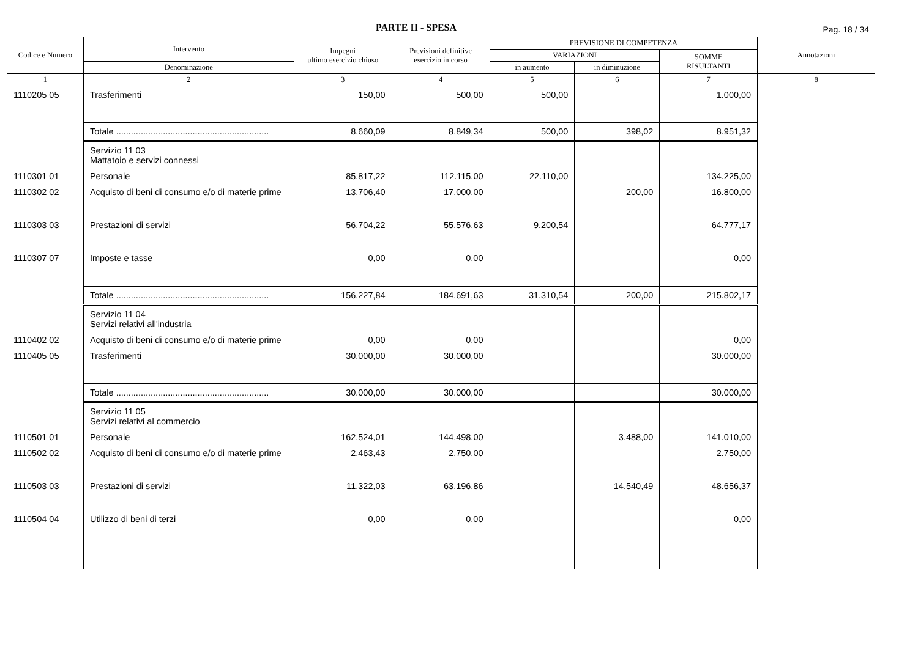PARTE II - SPESA
Pag. 18 / 34
| Codice e Numero | Intervento | Impegni ultimo esercizio chiuso | Previsioni definitive esercizio in corso | PREVISIONE DI COMPETENZA | | | Annotazioni |
| --- | --- | --- | --- | --- | --- | --- | --- |
| | | | | VARIAZIONI | | SOMME RISULTANTI | |
| | Denominazione | | | in aumento | in diminuzione | | |
| 1 | 2 | 3 | 4 | 5 | 6 | 7 | 8 |
| 1110205 05 | Trasferimenti | 150,00 | 500,00 | 500,00 | | 1.000,00 | |
| | Totale .............................................................. | 8.660,09 | 8.849,34 | 500,00 | 398,02 | 8.951,32 | |
| | Servizio 11 03 Mattatoio e servizi connessi | | | | | | |
| 1110301 01 | Personale | 85.817,22 | 112.115,00 | 22.110,00 | | 134.225,00 | |
| 1110302 02 | Acquisto di beni di consumo e/o di materie prime | 13.706,40 | 17.000,00 | | 200,00 | 16.800,00 | |
| 1110303 03 | Prestazioni di servizi | 56.704,22 | 55.576,63 | 9.200,54 | | 64.777,17 | |
| 1110307 07 | Imposte e tasse | 0,00 | 0,00 | | | 0,00 | |
| | Totale .............................................................. | 156.227,84 | 184.691,63 | 31.310,54 | 200,00 | 215.802,17 | |
| | Servizio 11 04 Servizi relativi all'industria | | | | | | |
| 1110402 02 | Acquisto di beni di consumo e/o di materie prime | 0,00 | 0,00 | | | 0,00 | |
| 1110405 05 | Trasferimenti | 30.000,00 | 30.000,00 | | | 30.000,00 | |
| | Totale .............................................................. | 30.000,00 | 30.000,00 | | | 30.000,00 | |
| | Servizio 11 05 Servizi relativi al commercio | | | | | | |
| 1110501 01 | Personale | 162.524,01 | 144.498,00 | | 3.488,00 | 141.010,00 | |
| 1110502 02 | Acquisto di beni di consumo e/o di materie prime | 2.463,43 | 2.750,00 | | | 2.750,00 | |
| 1110503 03 | Prestazioni di servizi | 11.322,03 | 63.196,86 | | 14.540,49 | 48.656,37 | |
| 1110504 04 | Utilizzo di beni di terzi | 0,00 | 0,00 | | | 0,00 | |